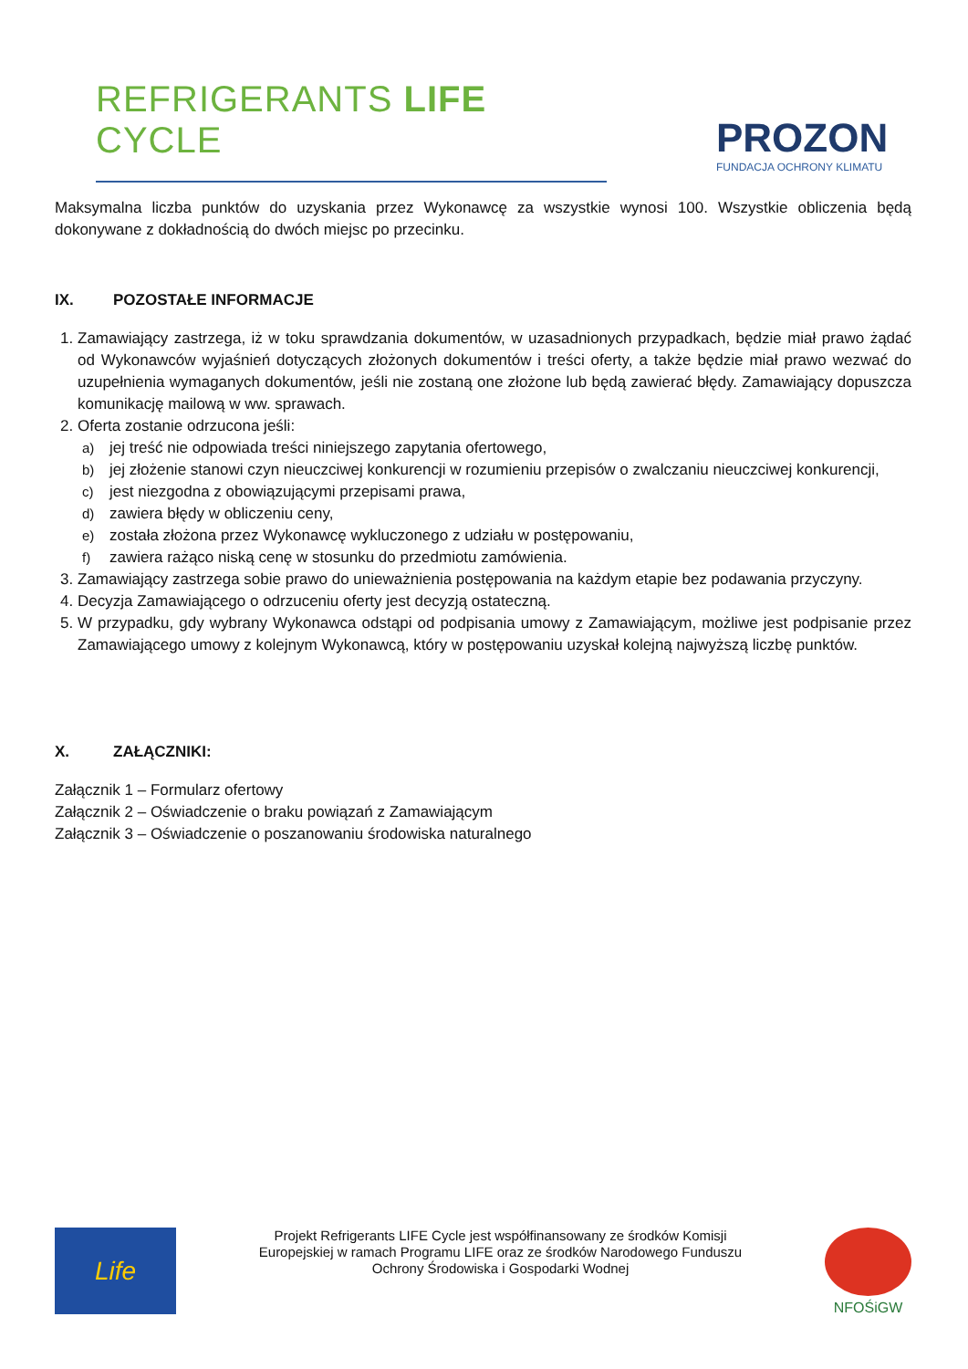REFRIGERANTS LIFE CYCLE
PROZON
FUNDACJA OCHRONY KLIMATU
Maksymalna liczba punktów do uzyskania przez Wykonawcę za wszystkie wynosi 100. Wszystkie obliczenia będą dokonywane z dokładnością do dwóch miejsc po przecinku.
IX. POZOSTAŁE INFORMACJE
1. Zamawiający zastrzega, iż w toku sprawdzania dokumentów, w uzasadnionych przypadkach, będzie miał prawo żądać od Wykonawców wyjaśnień dotyczących złożonych dokumentów i treści oferty, a także będzie miał prawo wezwać do uzupełnienia wymaganych dokumentów, jeśli nie zostaną one złożone lub będą zawierać błędy. Zamawiający dopuszcza komunikację mailową w ww. sprawach.
2. Oferta zostanie odrzucona jeśli:
a) jej treść nie odpowiada treści niniejszego zapytania ofertowego,
b) jej złożenie stanowi czyn nieuczciwej konkurencji w rozumieniu przepisów o zwalczaniu nieuczciwej konkurencji,
c) jest niezgodna z obowiązującymi przepisami prawa,
d) zawiera błędy w obliczeniu ceny,
e) została złożona przez Wykonawcę wykluczonego z udziału w postępowaniu,
f) zawiera rażąco niską cenę w stosunku do przedmiotu zamówienia.
3. Zamawiający zastrzega sobie prawo do unieważnienia postępowania na każdym etapie bez podawania przyczyny.
4. Decyzja Zamawiającego o odrzuceniu oferty jest decyzją ostateczną.
5. W przypadku, gdy wybrany Wykonawca odstąpi od podpisania umowy z Zamawiającym, możliwe jest podpisanie przez Zamawiającego umowy z kolejnym Wykonawcą, który w postępowaniu uzyskał kolejną najwyższą liczbę punktów.
X. ZAŁĄCZNIKI:
Załącznik 1 – Formularz ofertowy
Załącznik 2 – Oświadczenie o braku powiązań z Zamawiającym
Załącznik 3 – Oświadczenie o poszanowaniu środowiska naturalnego
Life
Projekt Refrigerants LIFE Cycle jest współfinansowany ze środków Komisji Europejskiej w ramach Programu LIFE oraz ze środków Narodowego Funduszu Ochrony Środowiska i Gospodarki Wodnej
NFOŚiGW